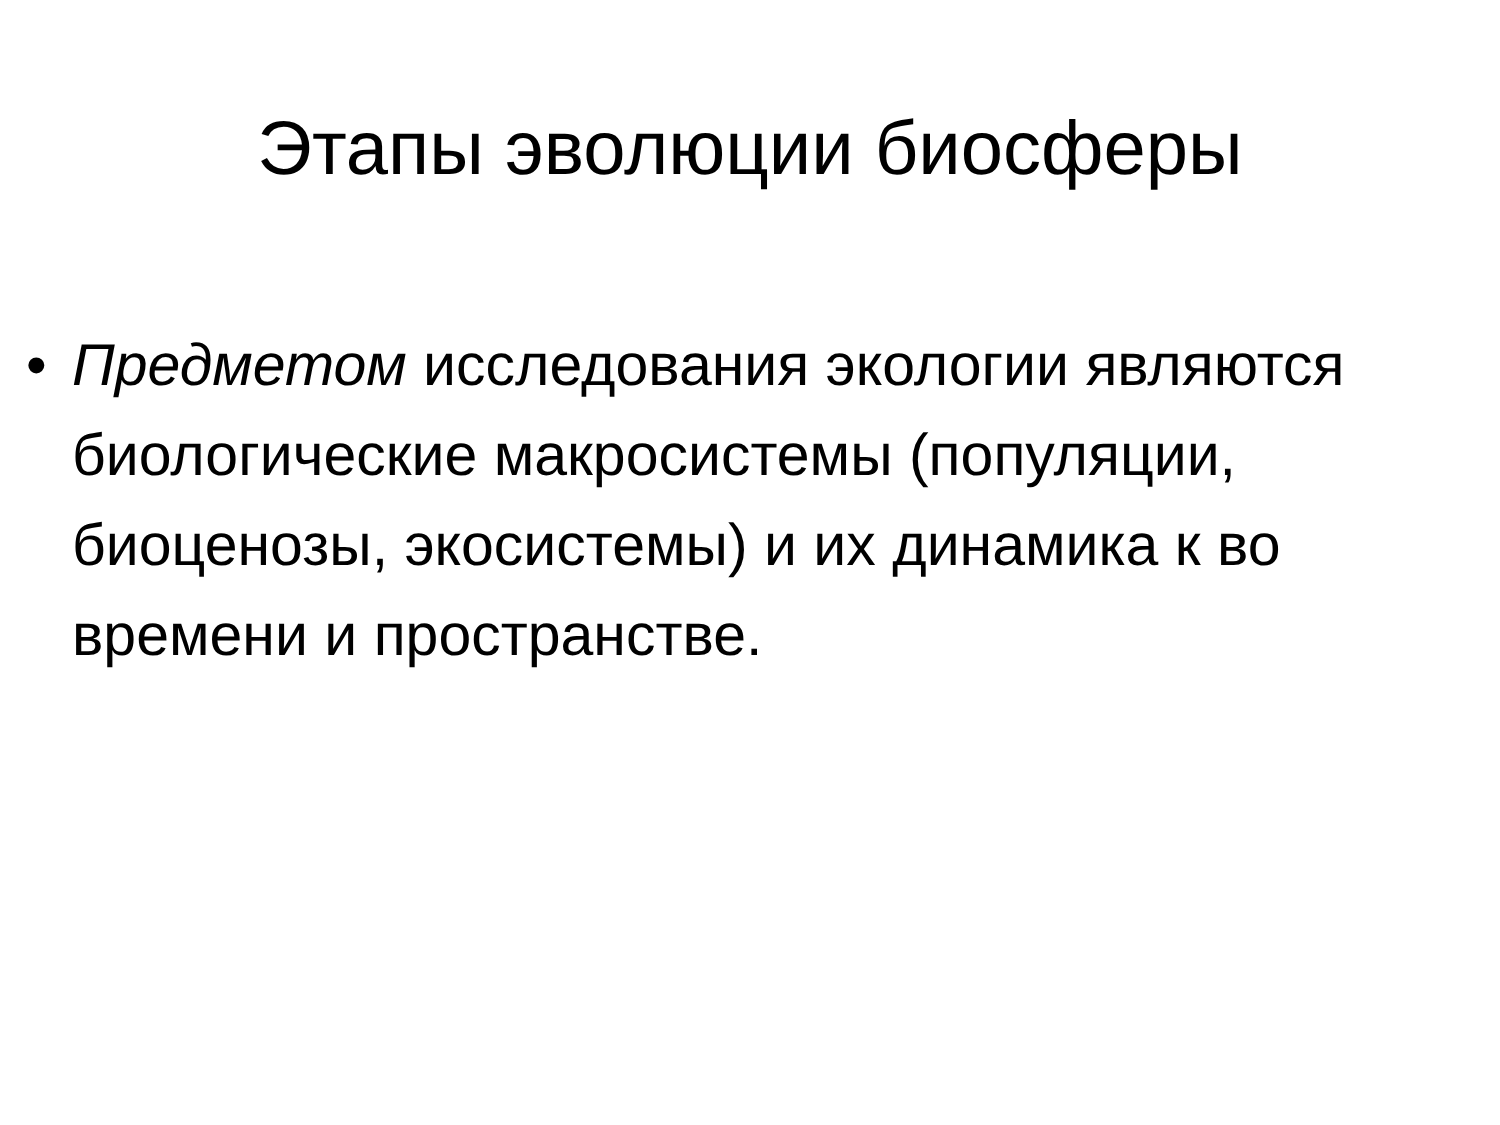Этапы эволюции биосферы
• Предметом исследования экологии являются биологические макросистемы (популяции, биоценозы, экосистемы) и их динамика к во времени и пространстве.